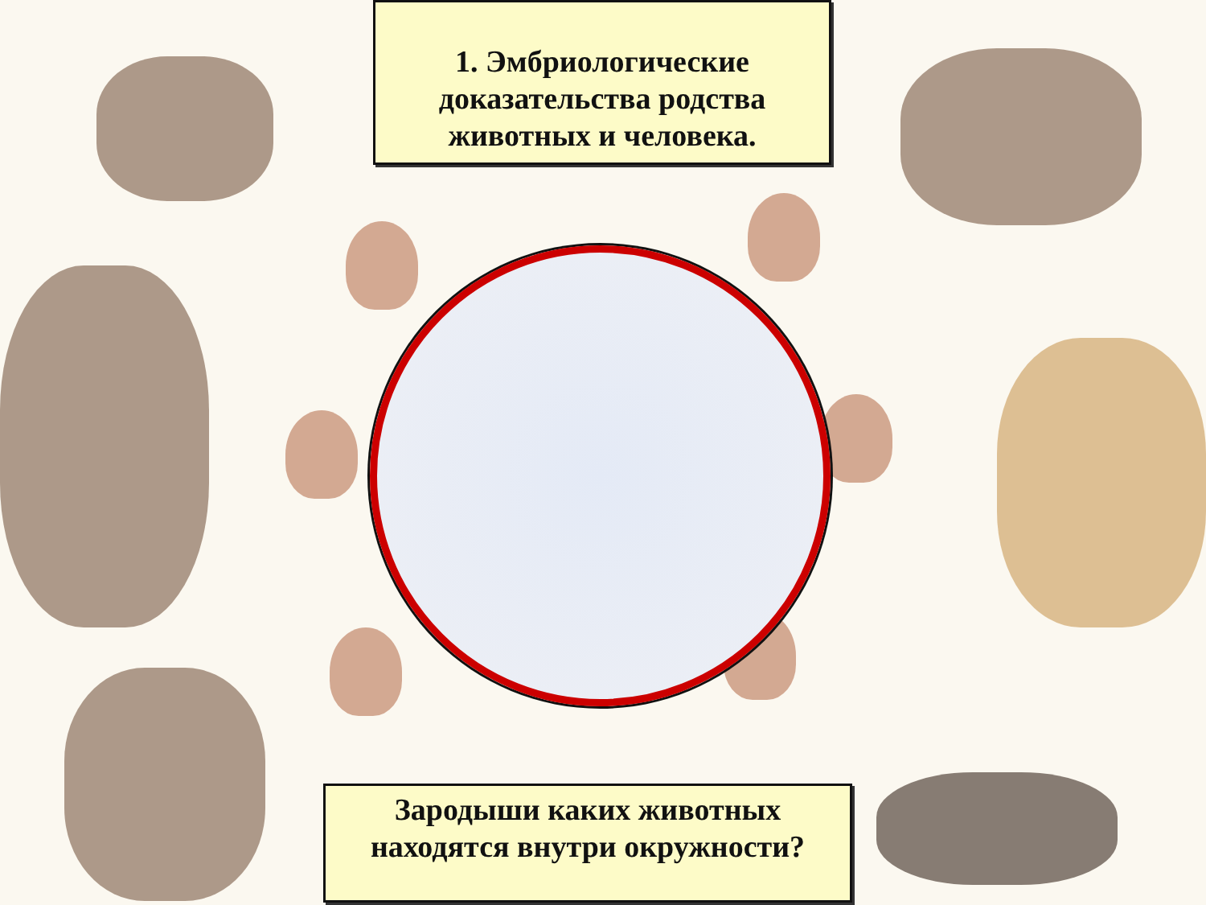1. Эмбриологические доказательства родства животных и человека.
Зародыши каких животных находятся внутри окружности?